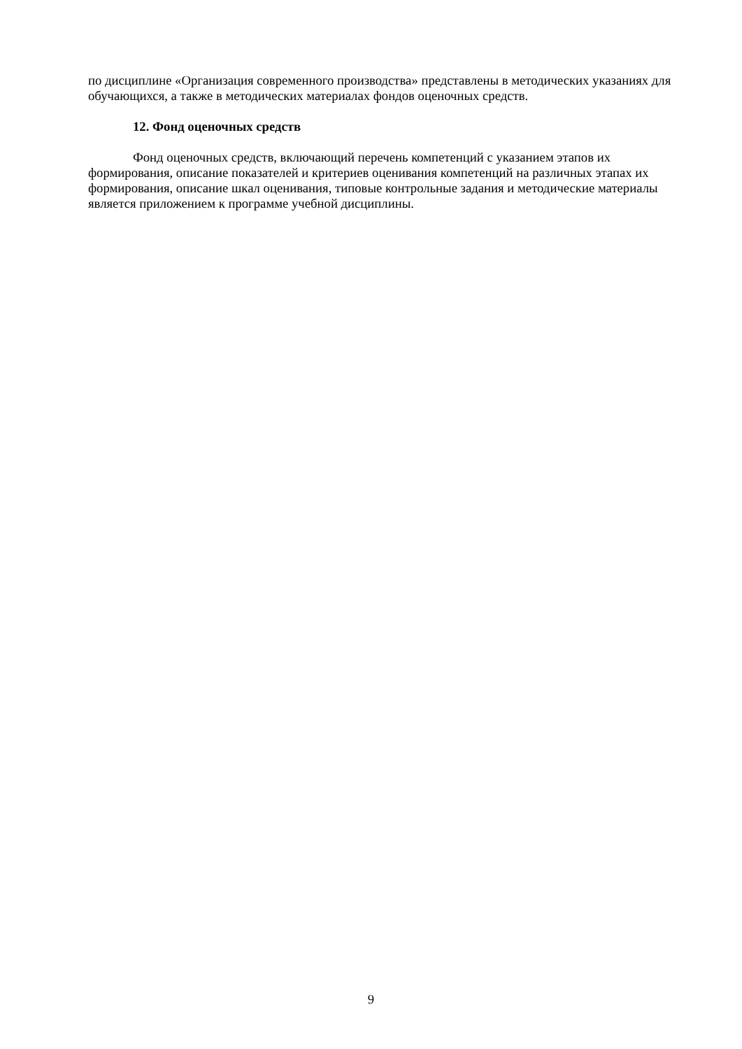по дисциплине «Организация современного производства» представлены в методических указаниях для обучающихся, а также в методических материалах фондов оценочных средств.
12. Фонд оценочных средств
Фонд оценочных средств, включающий перечень компетенций с указанием этапов их формирования, описание показателей и критериев оценивания компетенций на различных этапах их формирования, описание шкал оценивания, типовые контрольные задания и методические материалы является приложением к программе учебной дисциплины.
9